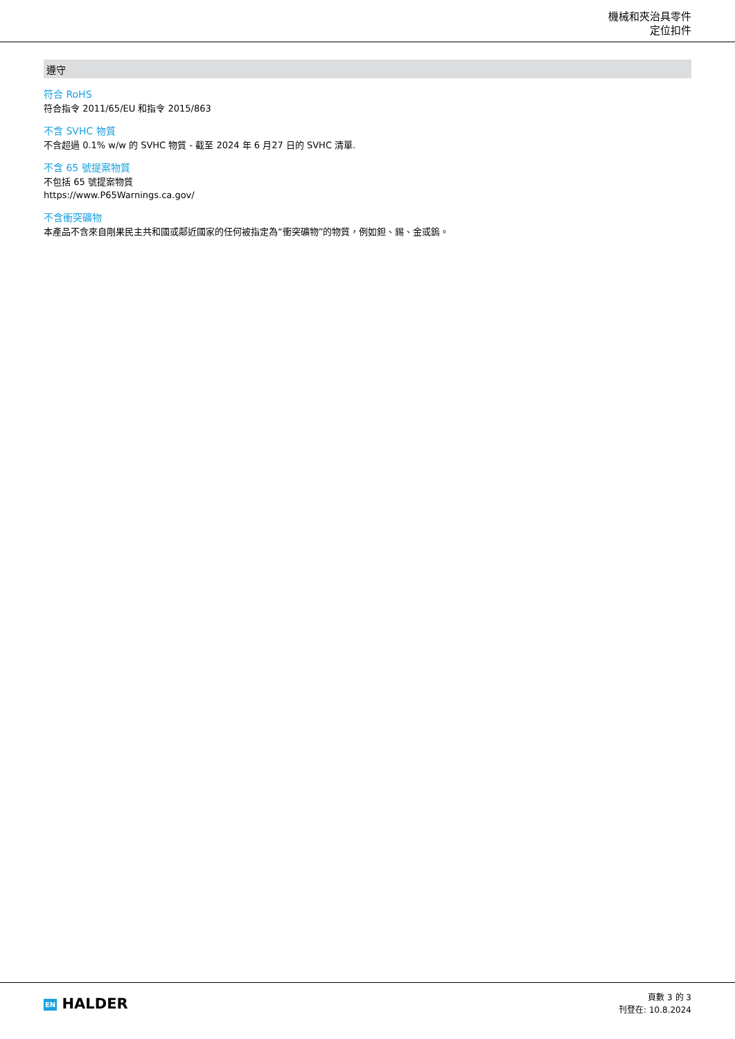機械和夾治具零件
定位扣件
遵守
符合 RoHS
符合指令 2011/65/EU 和指令 2015/863
不含 SVHC 物質
不含超過 0.1% w/w 的 SVHC 物質 - 截至 2024 年 6 月27 日的 SVHC 清單.
不含 65 號提案物質
不包括 65 號提案物質
https://www.P65Warnings.ca.gov/
不含衝突礦物
本產品不含來自剛果民主共和國或鄰近國家的任何被指定為“衝突礦物”的物質，例如鉭、錫、金或鎢。
EN HALDER
頁數 3 的 3
刊登在: 10.8.2024